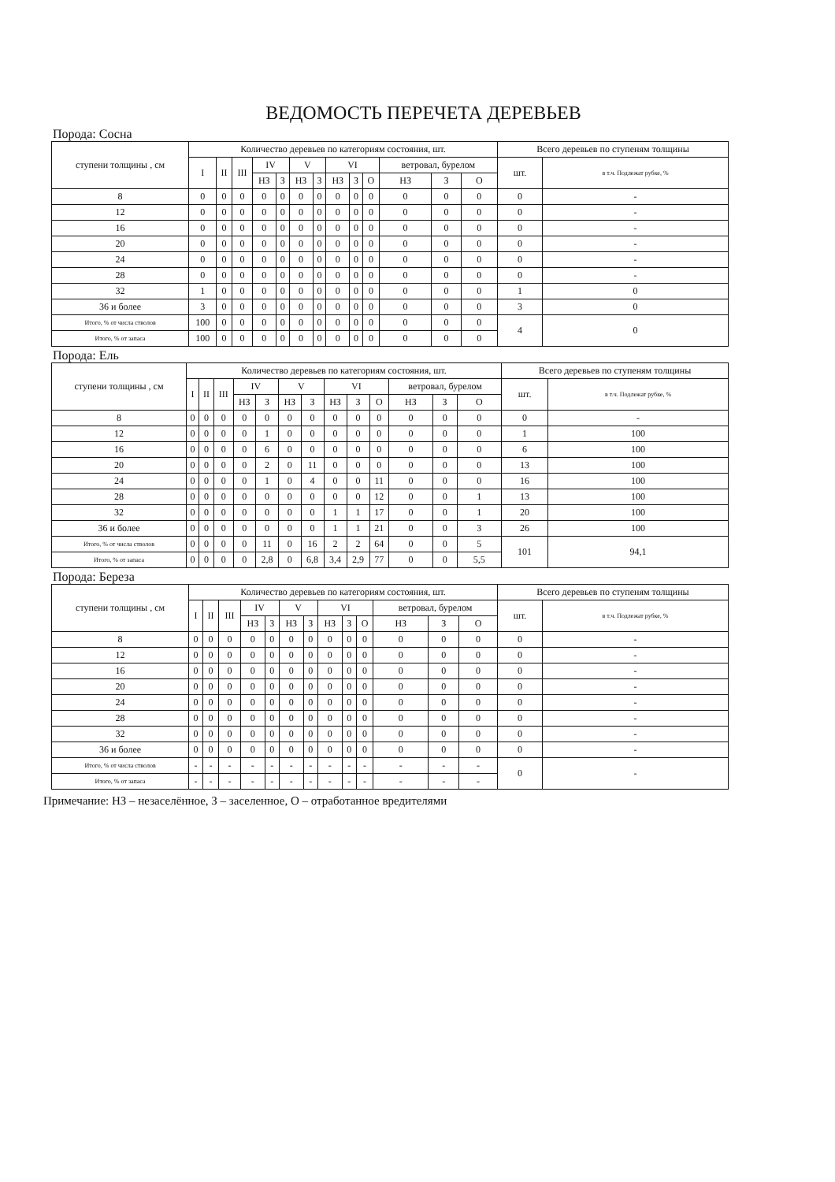ВЕДОМОСТЬ ПЕРЕЧЕТА ДЕРЕВЬЕВ
Порода: Сосна
| ступени толщины , см | Количество деревьев по категориям состояния, шт. | | | | | | | | | | | | | Всего деревьев по ступеням толщины | |
| --- | --- | --- | --- | --- | --- | --- | --- | --- | --- | --- | --- | --- | --- | --- | --- |
| | I | II | III | IV | | V | | VI | | | ветровал, бурелом | | | шт. | в т.ч. Подлежат рубке, % |
| | | | | НЗ | З | НЗ | З | НЗ | З | О | НЗ | З | О | | |
| 8 | 0 | 0 | 0 | 0 | 0 | 0 | 0 | 0 | 0 | 0 | 0 | 0 | 0 | 0 | - |
| 12 | 0 | 0 | 0 | 0 | 0 | 0 | 0 | 0 | 0 | 0 | 0 | 0 | 0 | 0 | - |
| 16 | 0 | 0 | 0 | 0 | 0 | 0 | 0 | 0 | 0 | 0 | 0 | 0 | 0 | 0 | - |
| 20 | 0 | 0 | 0 | 0 | 0 | 0 | 0 | 0 | 0 | 0 | 0 | 0 | 0 | 0 | - |
| 24 | 0 | 0 | 0 | 0 | 0 | 0 | 0 | 0 | 0 | 0 | 0 | 0 | 0 | 0 | - |
| 28 | 0 | 0 | 0 | 0 | 0 | 0 | 0 | 0 | 0 | 0 | 0 | 0 | 0 | 0 | - |
| 32 | 1 | 0 | 0 | 0 | 0 | 0 | 0 | 0 | 0 | 0 | 0 | 0 | 0 | 1 | 0 |
| 36 и более | 3 | 0 | 0 | 0 | 0 | 0 | 0 | 0 | 0 | 0 | 0 | 0 | 0 | 3 | 0 |
| Итого, % от числа стволов | 100 | 0 | 0 | 0 | 0 | 0 | 0 | 0 | 0 | 0 | 0 | 0 | 0 | 4 | 0 |
| Итого, % от запаса | 100 | 0 | 0 | 0 | 0 | 0 | 0 | 0 | 0 | 0 | 0 | 0 | 0 | | |
Порода: Ель
| ступени толщины , см | Количество деревьев по категориям состояния, шт. | | | | | | | | | | | | | Всего деревьев по ступеням толщины | |
| --- | --- | --- | --- | --- | --- | --- | --- | --- | --- | --- | --- | --- | --- | --- | --- |
| | I | II | III | IV | | V | | VI | | | ветровал, бурелом | | | шт. | в т.ч. Подлежат рубке, % |
| | | | | НЗ | З | НЗ | З | НЗ | З | О | НЗ | З | О | | |
| 8 | 0 | 0 | 0 | 0 | 0 | 0 | 0 | 0 | 0 | 0 | 0 | 0 | 0 | 0 | - |
| 12 | 0 | 0 | 0 | 0 | 1 | 0 | 0 | 0 | 0 | 0 | 0 | 0 | 0 | 1 | 100 |
| 16 | 0 | 0 | 0 | 0 | 6 | 0 | 0 | 0 | 0 | 0 | 0 | 0 | 0 | 6 | 100 |
| 20 | 0 | 0 | 0 | 0 | 2 | 0 | 11 | 0 | 0 | 0 | 0 | 0 | 0 | 13 | 100 |
| 24 | 0 | 0 | 0 | 0 | 1 | 0 | 4 | 0 | 0 | 11 | 0 | 0 | 0 | 16 | 100 |
| 28 | 0 | 0 | 0 | 0 | 0 | 0 | 0 | 0 | 0 | 12 | 0 | 0 | 1 | 13 | 100 |
| 32 | 0 | 0 | 0 | 0 | 0 | 0 | 0 | 1 | 1 | 17 | 0 | 0 | 1 | 20 | 100 |
| 36 и более | 0 | 0 | 0 | 0 | 0 | 0 | 0 | 1 | 1 | 21 | 0 | 0 | 3 | 26 | 100 |
| Итого, % от числа стволов | 0 | 0 | 0 | 0 | 11 | 0 | 16 | 2 | 2 | 64 | 0 | 0 | 5 | 101 | 94,1 |
| Итого, % от запаса | 0 | 0 | 0 | 0 | 2,8 | 0 | 6,8 | 3,4 | 2,9 | 77 | 0 | 0 | 5,5 | | |
Порода: Береза
| ступени толщины , см | Количество деревьев по категориям состояния, шт. | | | | | | | | | | | | | Всего деревьев по ступеням толщины | |
| --- | --- | --- | --- | --- | --- | --- | --- | --- | --- | --- | --- | --- | --- | --- | --- |
| | I | II | III | IV | | V | | VI | | | ветровал, бурелом | | | шт. | в т.ч. Подлежат рубке, % |
| | | | | НЗ | З | НЗ | З | НЗ | З | О | НЗ | З | О | | |
| 8 | 0 | 0 | 0 | 0 | 0 | 0 | 0 | 0 | 0 | 0 | 0 | 0 | 0 | 0 | - |
| 12 | 0 | 0 | 0 | 0 | 0 | 0 | 0 | 0 | 0 | 0 | 0 | 0 | 0 | 0 | - |
| 16 | 0 | 0 | 0 | 0 | 0 | 0 | 0 | 0 | 0 | 0 | 0 | 0 | 0 | 0 | - |
| 20 | 0 | 0 | 0 | 0 | 0 | 0 | 0 | 0 | 0 | 0 | 0 | 0 | 0 | 0 | - |
| 24 | 0 | 0 | 0 | 0 | 0 | 0 | 0 | 0 | 0 | 0 | 0 | 0 | 0 | 0 | - |
| 28 | 0 | 0 | 0 | 0 | 0 | 0 | 0 | 0 | 0 | 0 | 0 | 0 | 0 | 0 | - |
| 32 | 0 | 0 | 0 | 0 | 0 | 0 | 0 | 0 | 0 | 0 | 0 | 0 | 0 | 0 | - |
| 36 и более | 0 | 0 | 0 | 0 | 0 | 0 | 0 | 0 | 0 | 0 | 0 | 0 | 0 | 0 | - |
| Итого, % от числа стволов | - | - | - | - | - | - | - | - | - | - | - | - | - | 0 | - |
| Итого, % от запаса | - | - | - | - | - | - | - | - | - | - | - | - | - | | |
Примечание: НЗ – незаселённое, З – заселенное, О – отработанное вредителями